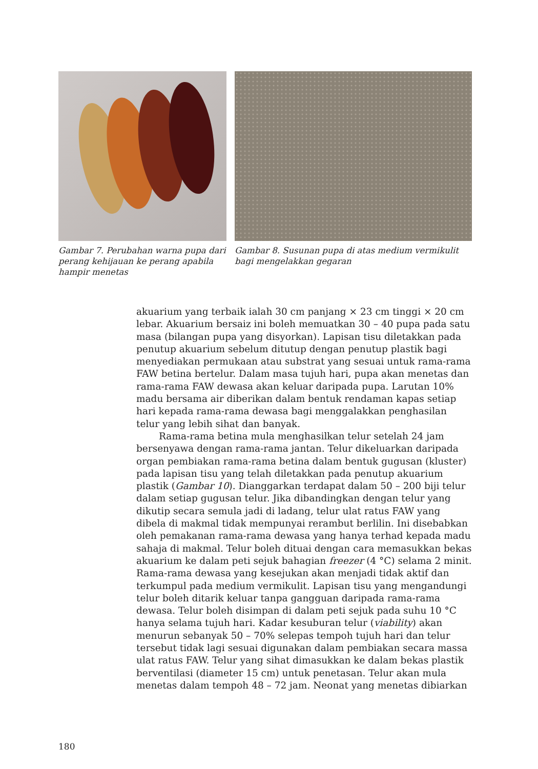Gambar 7. Perubahan warna pupa dari perang kehijauan ke perang apabila hampir menetas
Gambar 8. Susunan pupa di atas medium vermikulit bagi mengelakkan gegaran
akuarium yang terbaik ialah 30 cm panjang × 23 cm tinggi × 20 cm lebar. Akuarium bersaiz ini boleh memuatkan 30 – 40 pupa pada satu masa (bilangan pupa yang disyorkan). Lapisan tisu diletakkan pada penutup akuarium sebelum ditutup dengan penutup plastik bagi menyediakan permukaan atau substrat yang sesuai untuk rama-rama FAW betina bertelur. Dalam masa tujuh hari, pupa akan menetas dan rama-rama FAW dewasa akan keluar daripada pupa. Larutan 10% madu bersama air diberikan dalam bentuk rendaman kapas setiap hari kepada rama-rama dewasa bagi menggalakkan penghasilan telur yang lebih sihat dan banyak.
Rama-rama betina mula menghasilkan telur setelah 24 jam bersenyawa dengan rama-rama jantan. Telur dikeluarkan daripada organ pembiakan rama-rama betina dalam bentuk gugusan (kluster) pada lapisan tisu yang telah diletakkan pada penutup akuarium plastik (Gambar 10). Dianggarkan terdapat dalam 50 – 200 biji telur dalam setiap gugusan telur. Jika dibandingkan dengan telur yang dikutip secara semula jadi di ladang, telur ulat ratus FAW yang dibela di makmal tidak mempunyai rerambut berlilin. Ini disebabkan oleh pemakanan rama-rama dewasa yang hanya terhad kepada madu sahaja di makmal. Telur boleh dituai dengan cara memasukkan bekas akuarium ke dalam peti sejuk bahagian freezer (4 °C) selama 2 minit. Rama-rama dewasa yang kesejukan akan menjadi tidak aktif dan terkumpul pada medium vermikulit. Lapisan tisu yang mengandungi telur boleh ditarik keluar tanpa gangguan daripada rama-rama dewasa. Telur boleh disimpan di dalam peti sejuk pada suhu 10 °C hanya selama tujuh hari. Kadar kesuburan telur (viability) akan menurun sebanyak 50 – 70% selepas tempoh tujuh hari dan telur tersebut tidak lagi sesuai digunakan dalam pembiakan secara massa ulat ratus FAW. Telur yang sihat dimasukkan ke dalam bekas plastik berventilasi (diameter 15 cm) untuk penetasan. Telur akan mula menetas dalam tempoh 48 – 72 jam. Neonat yang menetas dibiarkan
180